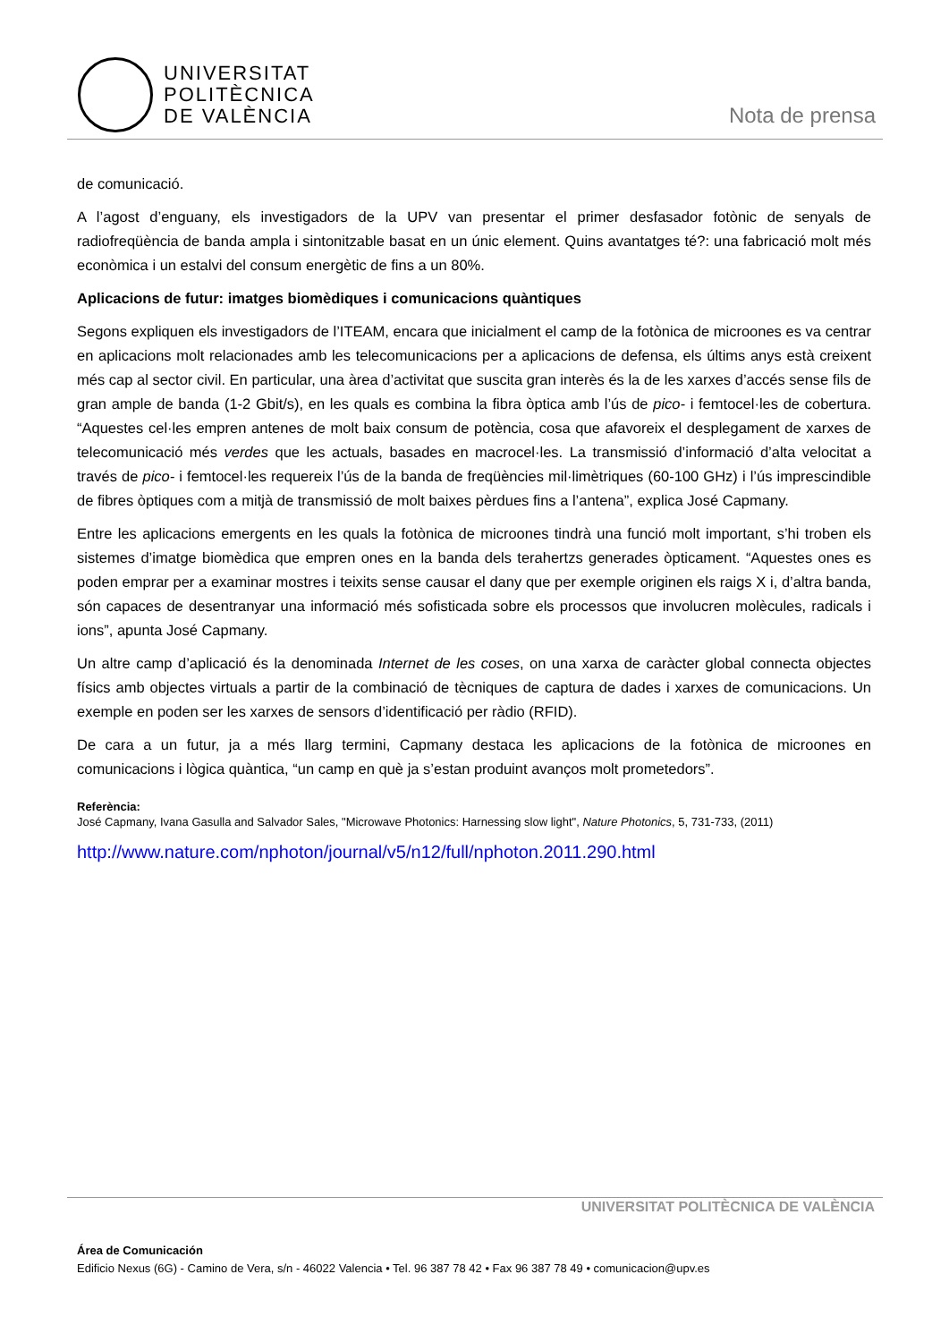UNIVERSITAT
POLITÈCNICA
DE VALÈNCIA
Nota de prensa
de comunicació.
A l’agost d’enguany, els investigadors de la UPV van presentar el primer desfasador fotònic de senyals de radiofreqüència de banda ampla i sintonitzable basat en un únic element. Quins avantatges té?: una fabricació molt més econòmica i un estalvi del consum energètic de fins a un 80%.
Aplicacions de futur: imatges biomèdiques i comunicacions quàntiques
Segons expliquen els investigadors de l’ITEAM, encara que inicialment el camp de la fotònica de microones es va centrar en aplicacions molt relacionades amb les telecomunicacions per a aplicacions de defensa, els últims anys està creixent més cap al sector civil. En particular, una àrea d’activitat que suscita gran interès és la de les xarxes d’accés sense fils de gran ample de banda (1-2 Gbit/s), en les quals es combina la fibra òptica amb l’ús de pico- i femtocel·les de cobertura. “Aquestes cel·les empren antenes de molt baix consum de potència, cosa que afavoreix el desplegament de xarxes de telecomunicació més verdes que les actuals, basades en macrocel·les. La transmissió d’informació d’alta velocitat a través de pico- i femtocel·les requereix l’ús de la banda de freqüències mil·limètriques (60-100 GHz) i l’ús imprescindible de fibres òptiques com a mitjà de transmissió de molt baixes pèrdues fins a l’antena”, explica José Capmany.
Entre les aplicacions emergents en les quals la fotònica de microones tindrà una funció molt important, s’hi troben els sistemes d’imatge biomèdica que empren ones en la banda dels terahertzs generades òpticament. “Aquestes ones es poden emprar per a examinar mostres i teixits sense causar el dany que per exemple originen els raigs X i, d’altra banda, són capaces de desentranyar una informació més sofisticada sobre els processos que involucren molècules, radicals i ions”, apunta José Capmany.
Un altre camp d’aplicació és la denominada Internet de les coses, on una xarxa de caràcter global connecta objectes físics amb objectes virtuals a partir de la combinació de tècniques de captura de dades i xarxes de comunicacions. Un exemple en poden ser les xarxes de sensors d’identificació per ràdio (RFID).
De cara a un futur, ja a més llarg termini, Capmany destaca les aplicacions de la fotònica de microones en comunicacions i lògica quàntica, “un camp en què ja s’estan produint avanços molt prometedors”.
Referència:
José Capmany, Ivana Gasulla and Salvador Sales, "Microwave Photonics: Harnessing slow light", Nature Photonics, 5, 731-733, (2011)
http://www.nature.com/nphoton/journal/v5/n12/full/nphoton.2011.290.html
UNIVERSITAT POLITÈCNICA DE VALÈNCIA
Área de Comunicación
Edificio Nexus (6G) - Camino de Vera, s/n - 46022 Valencia • Tel. 96 387 78 42 • Fax 96 387 78 49 • comunicacion@upv.es